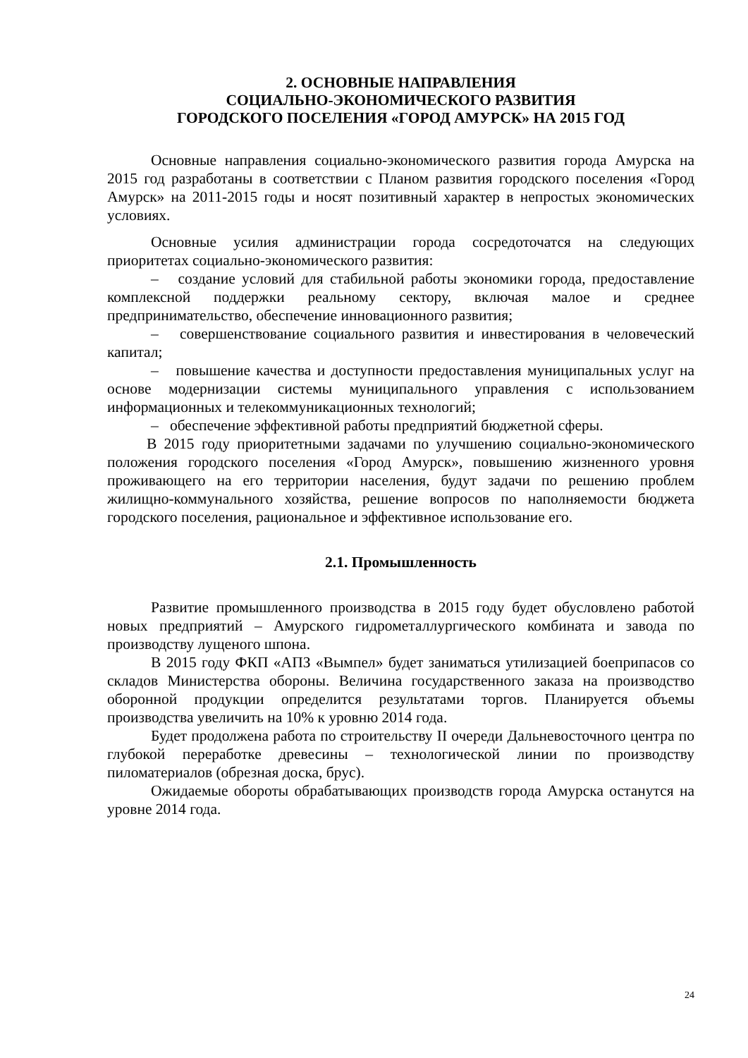2. ОСНОВНЫЕ НАПРАВЛЕНИЯ
СОЦИАЛЬНО-ЭКОНОМИЧЕСКОГО РАЗВИТИЯ
ГОРОДСКОГО ПОСЕЛЕНИЯ «ГОРОД АМУРСК» НА 2015 ГОД
Основные направления социально-экономического развития города Амурска на 2015 год разработаны в соответствии с Планом развития городского поселения «Город Амурск» на 2011-2015 годы и носят позитивный характер в непростых экономических условиях.
Основные усилия администрации города сосредоточатся на следующих приоритетах социально-экономического развития:
– создание условий для стабильной работы экономики города, предоставление комплексной поддержки реальному сектору, включая малое и среднее предпринимательство, обеспечение инновационного развития;
– совершенствование социального развития и инвестирования в человеческий капитал;
– повышение качества и доступности предоставления муниципальных услуг на основе модернизации системы муниципального управления с использованием информационных и телекоммуникационных технологий;
– обеспечение эффективной работы предприятий бюджетной сферы.
В 2015 году приоритетными задачами по улучшению социально-экономического положения городского поселения «Город Амурск», повышению жизненного уровня проживающего на его территории населения, будут задачи по решению проблем жилищно-коммунального хозяйства, решение вопросов по наполняемости бюджета городского поселения, рациональное и эффективное использование его.
2.1. Промышленность
Развитие промышленного производства в 2015 году будет обусловлено работой новых предприятий – Амурского гидрометаллургического комбината и завода по производству лущеного шпона.
В 2015 году ФКП «АПЗ «Вымпел» будет заниматься утилизацией боеприпасов со складов Министерства обороны. Величина государственного заказа на производство оборонной продукции определится результатами торгов. Планируется объемы производства увеличить на 10% к уровню 2014 года.
Будет продолжена работа по строительству II очереди Дальневосточного центра по глубокой переработке древесины – технологической линии по производству пиломатериалов (обрезная доска, брус).
Ожидаемые обороты обрабатывающих производств города Амурска останутся на уровне 2014 года.
24